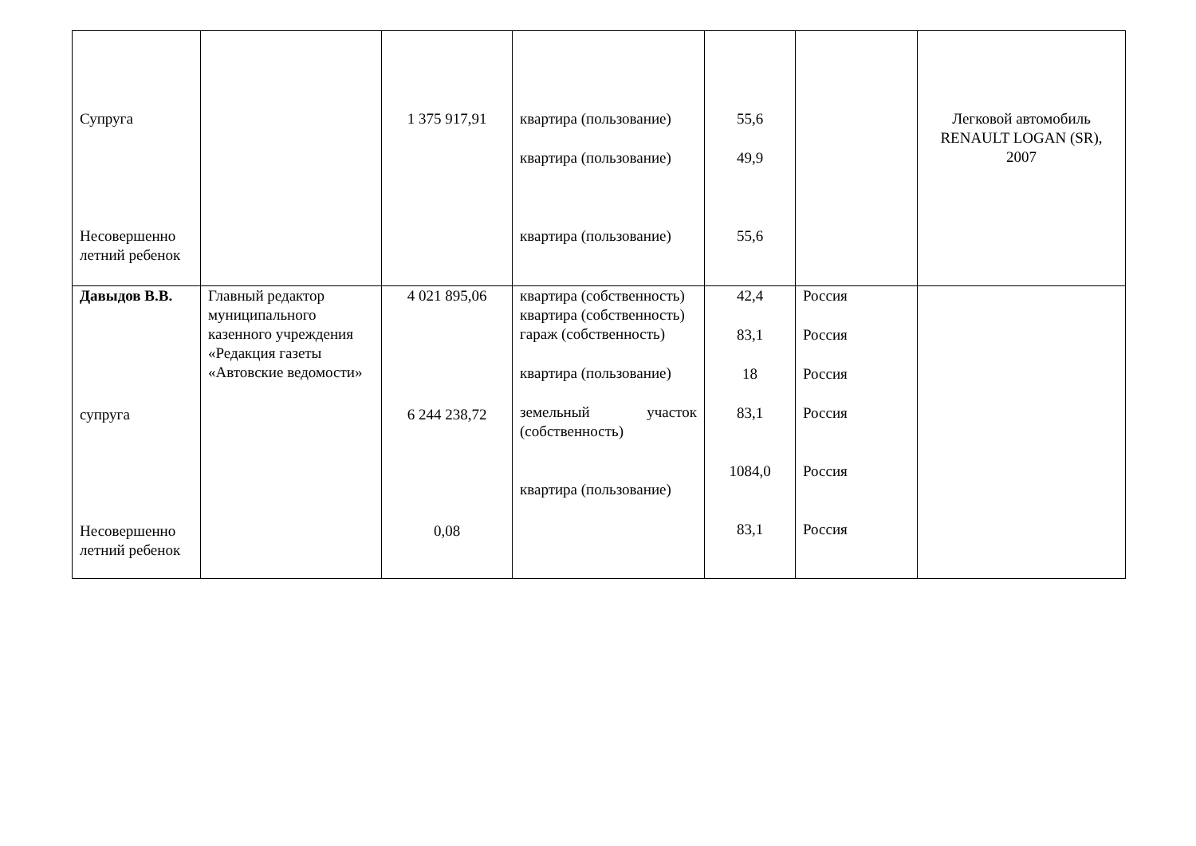| Супруга Несовершенно летний ребенок | | 1 375 917,91 | квартира (пользование) квартира (пользование) квартира (пользование) | 55,6 49,9 55,6 | | Легковой автомобиль RENAULT LOGAN (SR), 2007 |
| Давыдов В.В. супруга Несовершенно летний ребенок | Главный редактор муниципального казенного учреждения «Редакция газеты «Автовские ведомости» | 4 021 895,06 6 244 238,72 0,08 | квартира (собственность) квартира (собственность) гараж (собственность) квартира (пользование) земельный участок (собственность) квартира (пользование) | 42,4 83,1 18 83,1 1084,0 83,1 | Россия Россия Россия Россия Россия Россия | |